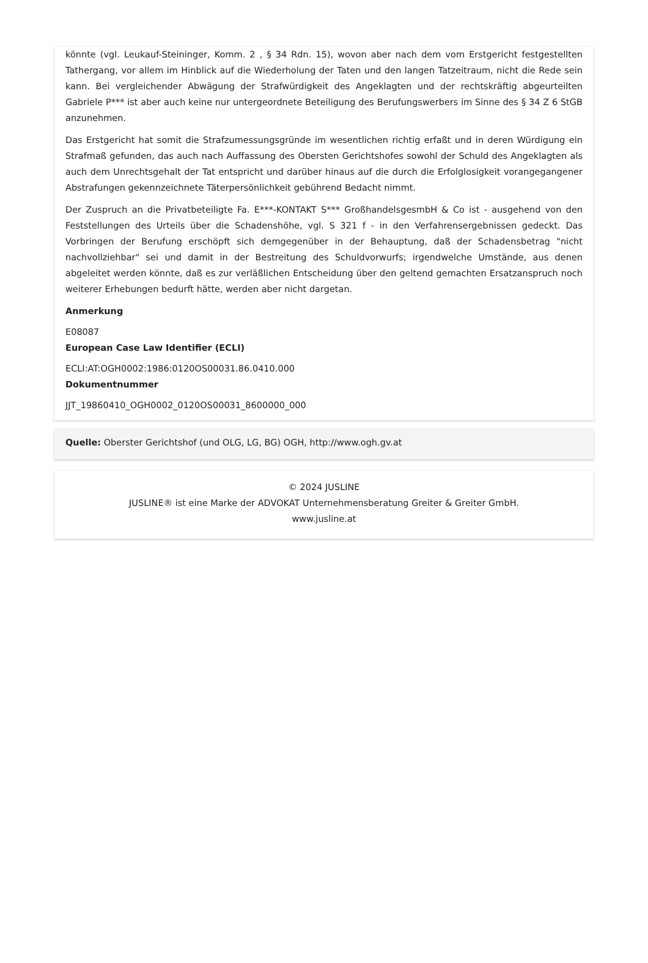könnte (vgl. Leukauf-Steininger, Komm. 2 , § 34 Rdn. 15), wovon aber nach dem vom Erstgericht festgestellten Tathergang, vor allem im Hinblick auf die Wiederholung der Taten und den langen Tatzeitraum, nicht die Rede sein kann. Bei vergleichender Abwägung der Strafwürdigkeit des Angeklagten und der rechtskräftig abgeurteilten Gabriele P*** ist aber auch keine nur untergeordnete Beteiligung des Berufungswerbers im Sinne des § 34 Z 6 StGB anzunehmen.
Das Erstgericht hat somit die Strafzumessungsgründe im wesentlichen richtig erfaßt und in deren Würdigung ein Strafmaß gefunden, das auch nach Auffassung des Obersten Gerichtshofes sowohl der Schuld des Angeklagten als auch dem Unrechtsgehalt der Tat entspricht und darüber hinaus auf die durch die Erfolglosigkeit vorangegangener Abstrafungen gekennzeichnete Täterpersönlichkeit gebührend Bedacht nimmt.
Der Zuspruch an die Privatbeteiligte Fa. E***-KONTAKT S*** GroßhandelsgesmbH & Co ist - ausgehend von den Feststellungen des Urteils über die Schadenshöhe, vgl. S 321 f - in den Verfahrensergebnissen gedeckt. Das Vorbringen der Berufung erschöpft sich demgegenüber in der Behauptung, daß der Schadensbetrag "nicht nachvollziehbar" sei und damit in der Bestreitung des Schuldvorwurfs; irgendwelche Umstände, aus denen abgeleitet werden könnte, daß es zur verläßlichen Entscheidung über den geltend gemachten Ersatzanspruch noch weiterer Erhebungen bedurft hätte, werden aber nicht dargetan.
Anmerkung
E08087
European Case Law Identifier (ECLI)
ECLI:AT:OGH0002:1986:0120OS00031.86.0410.000
Dokumentnummer
JJT_19860410_OGH0002_0120OS00031_8600000_000
Quelle: Oberster Gerichtshof (und OLG, LG, BG) OGH, http://www.ogh.gv.at
© 2024 JUSLINE
JUSLINE® ist eine Marke der ADVOKAT Unternehmensberatung Greiter & Greiter GmbH.
www.jusline.at